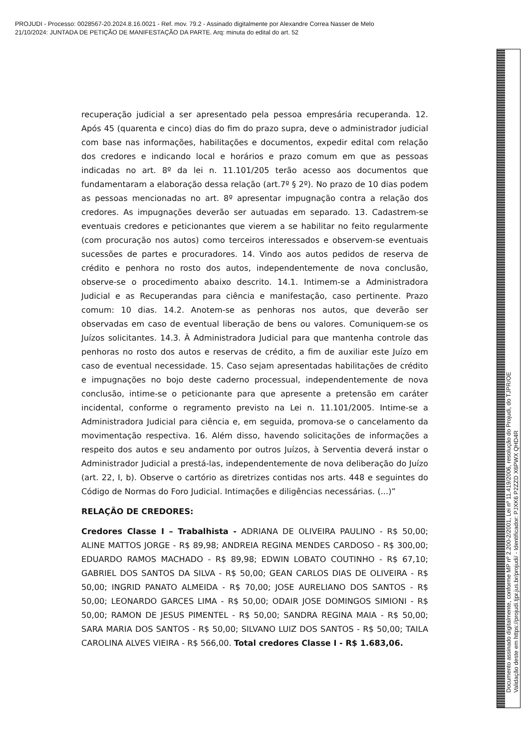PROJUDI - Processo: 0028567-20.2024.8.16.0021 - Ref. mov. 79.2 - Assinado digitalmente por Alexandre Correa Nasser de Melo
21/10/2024: JUNTADA DE PETIÇÃO DE MANIFESTAÇÃO DA PARTE. Arq: minuta do edital do art. 52
recuperação judicial a ser apresentado pela pessoa empresária recuperanda. 12. Após 45 (quarenta e cinco) dias do fim do prazo supra, deve o administrador judicial com base nas informações, habilitações e documentos, expedir edital com relação dos credores e indicando local e horários e prazo comum em que as pessoas indicadas no art. 8º da lei n. 11.101/205 terão acesso aos documentos que fundamentaram a elaboração dessa relação (art.7º § 2º). No prazo de 10 dias podem as pessoas mencionadas no art. 8º apresentar impugnação contra a relação dos credores. As impugnações deverão ser autuadas em separado. 13. Cadastrem-se eventuais credores e peticionantes que vierem a se habilitar no feito regularmente (com procuração nos autos) como terceiros interessados e observem-se eventuais sucessões de partes e procuradores. 14. Vindo aos autos pedidos de reserva de crédito e penhora no rosto dos autos, independentemente de nova conclusão, observe-se o procedimento abaixo descrito. 14.1. Intimem-se a Administradora Judicial e as Recuperandas para ciência e manifestação, caso pertinente. Prazo comum: 10 dias. 14.2. Anotem-se as penhoras nos autos, que deverão ser observadas em caso de eventual liberação de bens ou valores. Comuniquem-se os Juízos solicitantes. 14.3. À Administradora Judicial para que mantenha controle das penhoras no rosto dos autos e reservas de crédito, a fim de auxiliar este Juízo em caso de eventual necessidade. 15. Caso sejam apresentadas habilitações de crédito e impugnações no bojo deste caderno processual, independentemente de nova conclusão, intime-se o peticionante para que apresente a pretensão em caráter incidental, conforme o regramento previsto na Lei n. 11.101/2005. Intime-se a Administradora Judicial para ciência e, em seguida, promova-se o cancelamento da movimentação respectiva. 16. Além disso, havendo solicitações de informações a respeito dos autos e seu andamento por outros Juízos, à Serventia deverá instar o Administrador Judicial a prestá-las, independentemente de nova deliberação do Juízo (art. 22, I, b). Observe o cartório as diretrizes contidas nos arts. 448 e seguintes do Código de Normas do Foro Judicial. Intimações e diligências necessárias. (...)”
RELAÇÃO DE CREDORES:
Credores Classe I – Trabalhista - ADRIANA DE OLIVEIRA PAULINO - R$ 50,00; ALINE MATTOS JORGE - R$ 89,98; ANDREIA REGINA MENDES CARDOSO - R$ 300,00; EDUARDO RAMOS MACHADO - R$ 89,98; EDWIN LOBATO COUTINHO - R$ 67,10; GABRIEL DOS SANTOS DA SILVA - R$ 50,00; GEAN CARLOS DIAS DE OLIVEIRA - R$ 50,00; INGRID PANATO ALMEIDA - R$ 70,00; JOSE AURELIANO DOS SANTOS - R$ 50,00; LEONARDO GARCES LIMA - R$ 50,00; ODAIR JOSE DOMINGOS SIMIONI - R$ 50,00; RAMON DE JESUS PIMENTEL - R$ 50,00; SANDRA REGINA MAIA - R$ 50,00; SARA MARIA DOS SANTOS - R$ 50,00; SILVANO LUIZ DOS SANTOS - R$ 50,00; TAILA CAROLINA ALVES VIEIRA - R$ 566,00. Total credores Classe I - R$ 1.683,06.
Documento assinado digitalmente, conforme MP nº 2.200-2/2001, Lei nº 11.419/2006, resolução do Projudi, do TJPR/OE
Validação deste em https://projudi.tjpr.jus.br/projudi/ - Identificador: PJXK6 P2ZZD X6PWX QHD4R